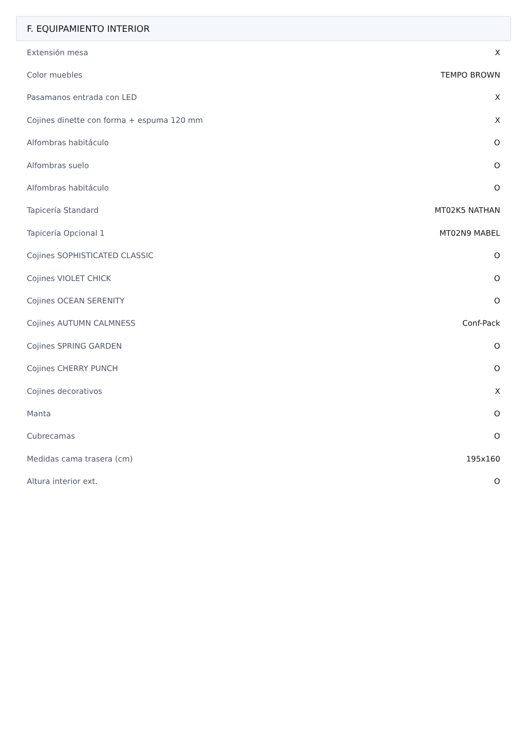F. EQUIPAMIENTO INTERIOR
| Extensión mesa | X |
| Color muebles | TEMPO BROWN |
| Pasamanos entrada con LED | X |
| Cojines dinette con forma + espuma 120 mm | X |
| Alfombras habitáculo | O |
| Alfombras suelo | O |
| Alfombras habitáculo | O |
| Tapicería Standard | MT02K5 NATHAN |
| Tapicería Opcional 1 | MT02N9 MABEL |
| Cojines SOPHISTICATED CLASSIC | O |
| Cojines VIOLET CHICK | O |
| Cojines OCEAN SERENITY | O |
| Cojines AUTUMN CALMNESS | Conf-Pack |
| Cojines SPRING GARDEN | O |
| Cojines CHERRY PUNCH | O |
| Cojines decorativos | X |
| Manta | O |
| Cubrecamas | O |
| Medidas cama trasera (cm) | 195x160 |
| Altura interior ext. | O |